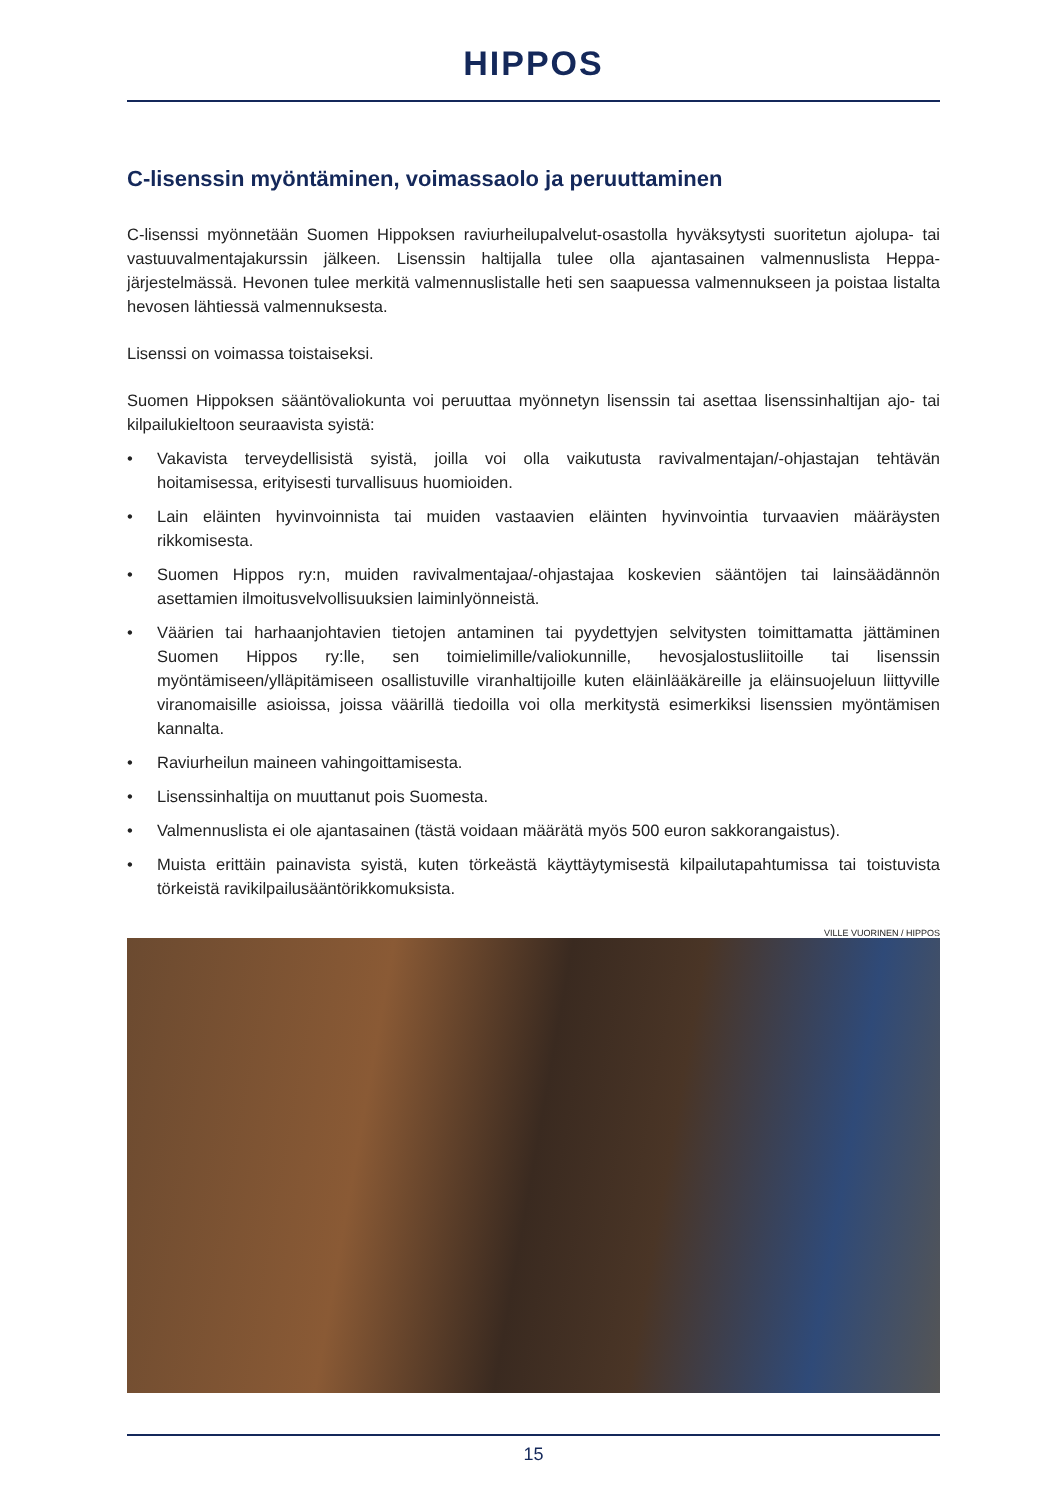HIPPOS
C-lisenssin myöntäminen, voimassaolo ja peruuttaminen
C-lisenssi myönnetään Suomen Hippoksen raviurheilupalvelut-osastolla hyväksytysti suoritetun ajolupa- tai vastuuvalmentajakurssin jälkeen. Lisenssin haltijalla tulee olla ajantasainen valmennuslista Heppa-järjestelmässä. Hevonen tulee merkitä valmennuslistalle heti sen saapuessa valmennukseen ja poistaa listalta hevosen lähtiessä valmennuksesta.
Lisenssi on voimassa toistaiseksi.
Suomen Hippoksen sääntövaliokunta voi peruuttaa myönnetyn lisenssin tai asettaa lisenssinhaltijan ajo- tai kilpailukieltoon seuraavista syistä:
• Vakavista terveydellisistä syistä, joilla voi olla vaikutusta ravivalmentajan/-ohjastajan tehtävän hoitamisessa, erityisesti turvallisuus huomioiden.
• Lain eläinten hyvinvoinnista tai muiden vastaavien eläinten hyvinvointia turvaavien määräysten rikkomisesta.
• Suomen Hippos ry:n, muiden ravivalmentajaa/-ohjastajaa koskevien sääntöjen tai lainsäädännön asettamien ilmoitusvelvollisuuksien laiminlyönneistä.
• Väärien tai harhaanjohtavien tietojen antaminen tai pyydettyjen selvitysten toimittamatta jättäminen Suomen Hippos ry:lle, sen toimielimille/valiokunnille, hevosjalostusliitoille tai lisenssin myöntämiseen/ylläpitämiseen osallistuville viranhaltijoille kuten eläinlääkäreille ja eläinsuojeluun liittyville viranomaisille asioissa, joissa väärillä tiedoilla voi olla merkitystä esimerkiksi lisenssien myöntämisen kannalta.
• Raviurheilun maineen vahingoittamisesta.
• Lisenssinhaltija on muuttanut pois Suomesta.
• Valmennuslista ei ole ajantasainen (tästä voidaan määrätä myös 500 euron sakkorangaistus).
• Muista erittäin painavista syistä, kuten törkeästä käyttäytymisestä kilpailutapahtumissa tai toistuvista törkeistä ravikilpailusääntörikkomuksista.
VILLE VUORINEN / HIPPOS
15